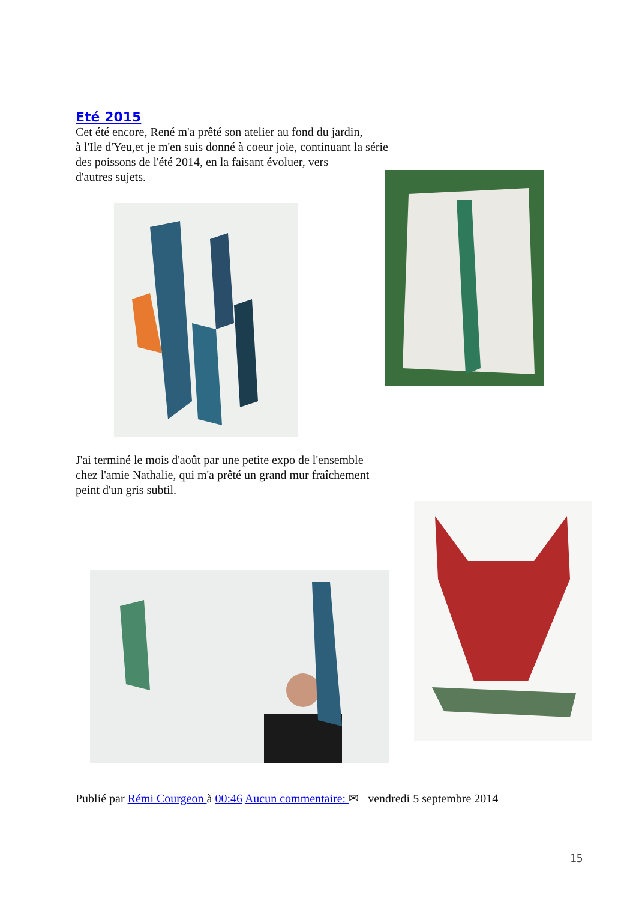Eté 2015
Cet été encore, René m'a prêté son atelier au fond du jardin,
à l'Ile d'Yeu,et je m'en suis donné à coeur joie, continuant la série
des poissons de l'été 2014, en la faisant évoluer, vers
d'autres sujets.
J'ai terminé le mois d'août par une petite expo de l'ensemble
chez l'amie Nathalie, qui m'a prêté un grand mur fraîchement
peint d'un gris subtil.
Publié par Rémi Courgeon à 00:46 Aucun commentaire: ✉ vendredi 5 septembre 2014
15